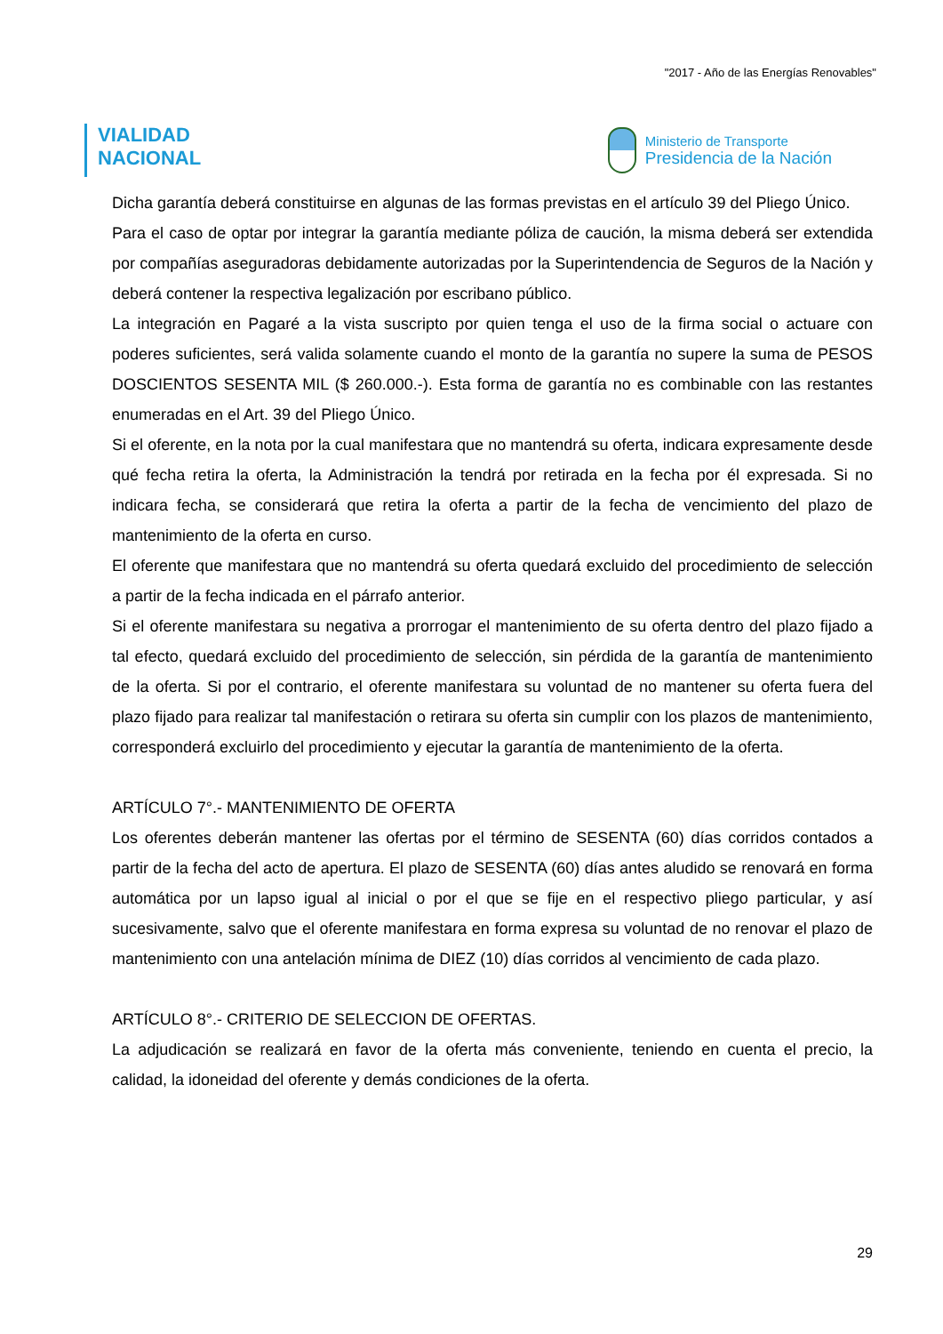"2017 - Año de las Energías Renovables"
VIALIDAD
NACIONAL
Ministerio de Transporte
Presidencia de la Nación
Dicha garantía deberá constituirse en algunas de las formas previstas en el artículo 39 del Pliego Único.
Para el caso de optar por integrar la garantía mediante póliza de caución, la misma deberá ser extendida por compañías aseguradoras debidamente autorizadas por la Superintendencia de Seguros de la Nación y deberá contener la respectiva legalización por escribano público.
La integración en Pagaré a la vista suscripto por quien tenga el uso de la firma social o actuare con poderes suficientes, será valida solamente cuando el monto de la garantía no supere la suma de PESOS DOSCIENTOS SESENTA MIL ($ 260.000.-). Esta forma de garantía no es combinable con las restantes enumeradas en el Art. 39 del Pliego Único.
Si el oferente, en la nota por la cual manifestara que no mantendrá su oferta, indicara expresamente desde qué fecha retira la oferta, la Administración la tendrá por retirada en la fecha por él expresada. Si no indicara fecha, se considerará que retira la oferta a partir de la fecha de vencimiento del plazo de mantenimiento de la oferta en curso.
El oferente que manifestara que no mantendrá su oferta quedará excluido del procedimiento de selección a partir de la fecha indicada en el párrafo anterior.
Si el oferente manifestara su negativa a prorrogar el mantenimiento de su oferta dentro del plazo fijado a tal efecto, quedará excluido del procedimiento de selección, sin pérdida de la garantía de mantenimiento de la oferta. Si por el contrario, el oferente manifestara su voluntad de no mantener su oferta fuera del plazo fijado para realizar tal manifestación o retirara su oferta sin cumplir con los plazos de mantenimiento, corresponderá excluirlo del procedimiento y ejecutar la garantía de mantenimiento de la oferta.
ARTÍCULO 7°.- MANTENIMIENTO DE OFERTA
Los oferentes deberán mantener las ofertas por el término de SESENTA (60) días corridos contados a partir de la fecha del acto de apertura. El plazo de SESENTA (60) días antes aludido se renovará en forma automática por un lapso igual al inicial o por el que se fije en el respectivo pliego particular, y así sucesivamente, salvo que el oferente manifestara en forma expresa su voluntad de no renovar el plazo de mantenimiento con una antelación mínima de DIEZ (10) días corridos al vencimiento de cada plazo.
ARTÍCULO 8°.- CRITERIO DE SELECCION DE OFERTAS.
La adjudicación se realizará en favor de la oferta más conveniente, teniendo en cuenta el precio, la calidad, la idoneidad del oferente y demás condiciones de la oferta.
29